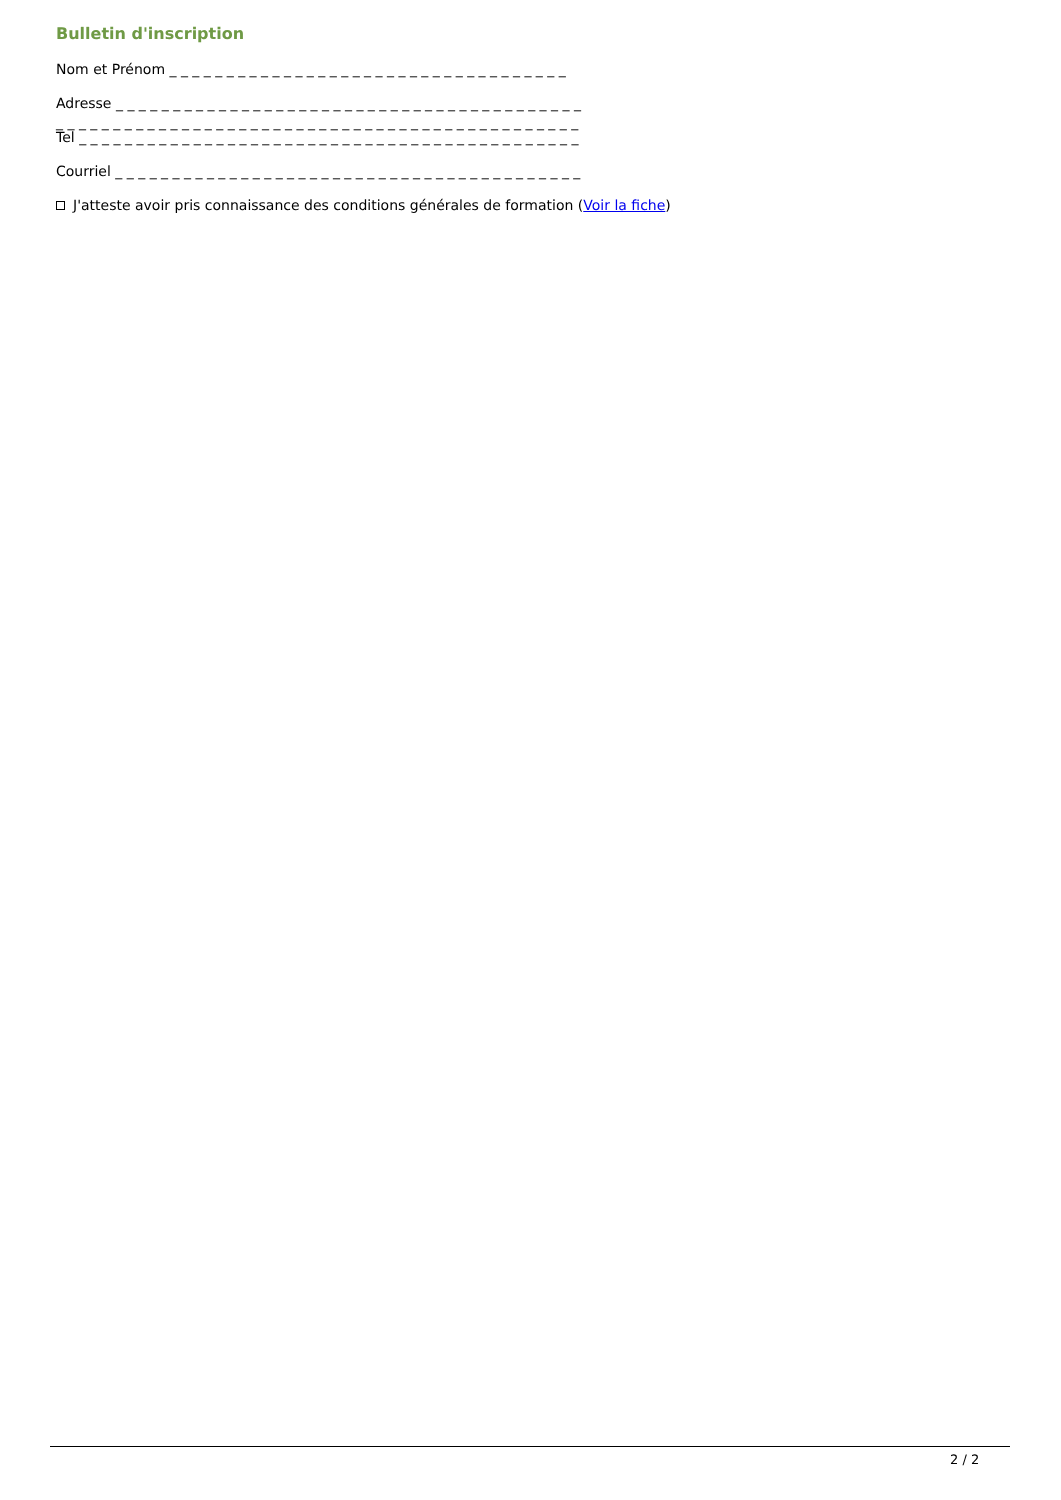Bulletin d'inscription
Nom et Prénom _ _ _ _ _ _ _ _ _ _ _ _ _ _ _ _ _ _ _ _ _ _ _ _ _ _ _ _ _ _ _ _ _ _ _
Adresse _ _ _ _ _ _ _ _ _ _ _ _ _ _ _ _ _ _ _ _ _ _ _ _ _ _ _ _ _ _ _ _ _ _ _ _ _ _ _ _ _
_ _ _ _ _ _ _ _ _ _ _ _ _ _ _ _ _ _ _ _ _ _ _ _ _ _ _ _ _ _ _ _ _ _ _ _ _ _ _ _ _ _ _ _ _ _
Tel _ _ _ _ _ _ _ _ _ _ _ _ _ _ _ _ _ _ _ _ _ _ _ _ _ _ _ _ _ _ _ _ _ _ _ _ _ _ _ _ _ _ _ _
Courriel _ _ _ _ _ _ _ _ _ _ _ _ _ _ _ _ _ _ _ _ _ _ _ _ _ _ _ _ _ _ _ _ _ _ _ _ _ _ _ _ _
J'atteste avoir pris connaissance des conditions générales de formation (Voir la fiche)
2 / 2